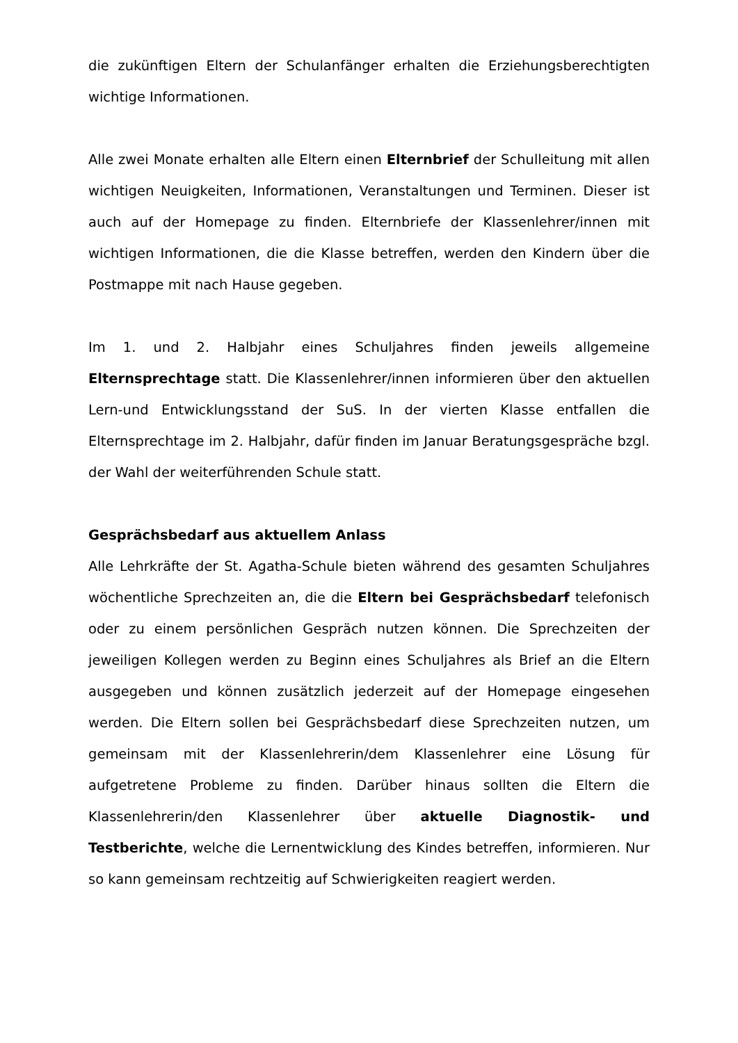die zukünftigen Eltern der Schulanfänger erhalten die Erziehungsberechtigten wichtige Informationen.
Alle zwei Monate erhalten alle Eltern einen Elternbrief der Schulleitung mit allen wichtigen Neuigkeiten, Informationen, Veranstaltungen und Terminen. Dieser ist auch auf der Homepage zu finden. Elternbriefe der Klassenlehrer/innen mit wichtigen Informationen, die die Klasse betreffen, werden den Kindern über die Postmappe mit nach Hause gegeben.
Im 1. und 2. Halbjahr eines Schuljahres finden jeweils allgemeine Elternsprechtage statt. Die Klassenlehrer/innen informieren über den aktuellen Lern-und Entwicklungsstand der SuS. In der vierten Klasse entfallen die Elternsprechtage im 2. Halbjahr, dafür finden im Januar Beratungsgespräche bzgl. der Wahl der weiterführenden Schule statt.
Gesprächsbedarf aus aktuellem Anlass
Alle Lehrkräfte der St. Agatha-Schule bieten während des gesamten Schuljahres wöchentliche Sprechzeiten an, die die Eltern bei Gesprächsbedarf telefonisch oder zu einem persönlichen Gespräch nutzen können. Die Sprechzeiten der jeweiligen Kollegen werden zu Beginn eines Schuljahres als Brief an die Eltern ausgegeben und können zusätzlich jederzeit auf der Homepage eingesehen werden. Die Eltern sollen bei Gesprächsbedarf diese Sprechzeiten nutzen, um gemeinsam mit der Klassenlehrerin/dem Klassenlehrer eine Lösung für aufgetretene Probleme zu finden. Darüber hinaus sollten die Eltern die Klassenlehrerin/den Klassenlehrer über aktuelle Diagnostik- und Testberichte, welche die Lernentwicklung des Kindes betreffen, informieren. Nur so kann gemeinsam rechtzeitig auf Schwierigkeiten reagiert werden.